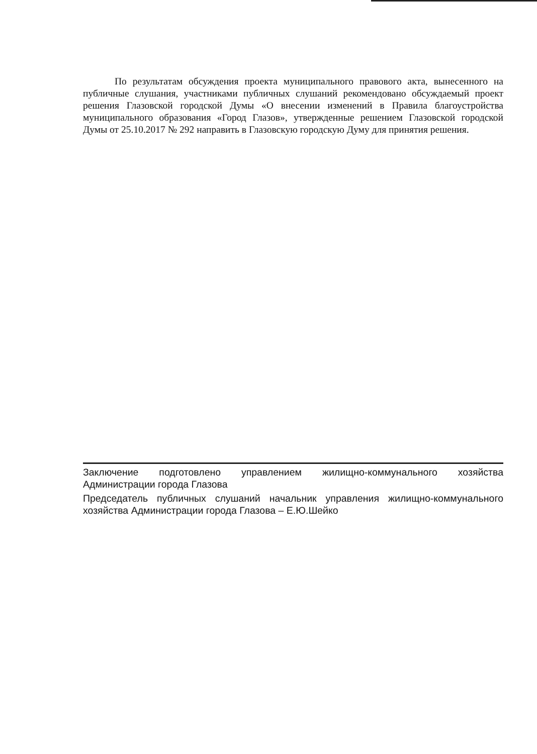По результатам обсуждения проекта муниципального правового акта, вынесенного на публичные слушания, участниками публичных слушаний рекомендовано обсуждаемый проект решения Глазовской городской Думы «О внесении изменений в Правила благоустройства муниципального образования «Город Глазов», утвержденные решением Глазовской городской Думы от 25.10.2017 № 292 направить в Глазовскую городскую Думу для принятия решения.
Заключение подготовлено управлением жилищно-коммунального хозяйства Администрации города Глазова
Председатель публичных слушаний начальник управления жилищно-коммунального хозяйства Администрации города Глазова – Е.Ю.Шейко